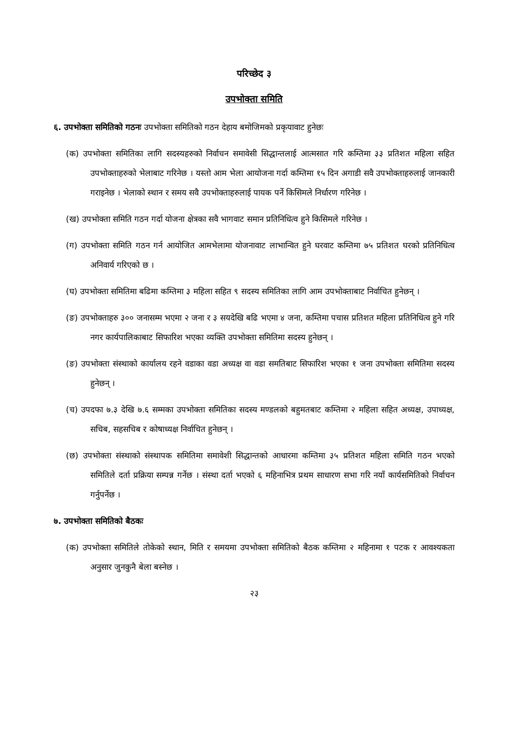परिच्छेद ३
उपभोक्ता समिति
६. उपभोक्ता समितिको गठनः उपभोक्ता समितिको गठन देहाय बमोजिमको प्रकृयावाट हुनेछः
(क) उपभोक्ता समितिका लागि सदस्यहरुको निर्वाचन समावेसी सिद्धान्तलाई आत्मसात गरि कम्तिमा ३३ प्रतिशत महिला सहित उपभोक्ताहरुको भेलाबाट गरिनेछ । यस्तो आम भेला आयोजना गर्दा कम्तिमा १५ दिन अगाडी सवै उपभोक्ताहरुलाई जानकारी गराइनेछ । भेलाको स्थान र समय सवै उपभोक्ताहरुलाई पायक पर्ने किसिमले निर्धारण गरिनेछ ।
(ख) उपभोक्ता समिति गठन गर्दा योजना क्षेत्रका सवै भागवाट समान प्रतिनिधित्व हुने किसिमले गरिनेछ ।
(ग) उपभोक्ता समिति गठन गर्न आयोजित आमभेलामा योजनावाट लाभान्वित हुने घरवाट कम्तिमा ७५ प्रतिशत घरको प्रतिनिधित्व अनिवार्य गरिएको छ ।
(घ) उपभोक्ता समितिमा बढिमा कम्तिमा ३ महिला सहित ९ सदस्य समितिका लागि आम उपभोक्ताबाट निर्वाचित हुनेछन् ।
(ङ) उपभोक्ताहरु ३०० जनासम्म भएमा २ जना र ३ सयदेखि बढि भएमा ४ जना, कम्तिमा पचास प्रतिशत महिला प्रतिनिधित्व हुने गरि नगर कार्यपालिकाबाट सिफारिश भएका व्यक्ति उपभोक्ता समितिमा सदस्य हुनेछन् ।
(ङ) उपभोक्ता संस्थाको कार्यालय रहने वडाका वडा अध्यक्ष वा वडा समतिबाट सिफारिश भएका १ जना उपभोक्ता समितिमा सदस्य हुनेछन् ।
(च) उपदफा ७.३ देखि ७.६ सम्मका उपभोक्ता समितिका सदस्य मण्डलको बहुमतबाट कम्तिमा २ महिला सहित अध्यक्ष, उपाध्यक्ष, सचिब, सहसचिब र कोषाध्यक्ष निर्वाचित हुनेछन् ।
(छ) उपभोक्ता संस्थाको संस्थापक समितिमा समावेशी सिद्धान्तको आधारमा कम्तिमा ३५ प्रतिशत महिला समिति गठन भएको समितिले दर्ता प्रक्रिया सम्पन्न गर्नेछ । संस्था दर्ता भएको ६ महिनाभित्र प्रथम साधारण सभा गरि नयाँ कार्यसमितिको निर्वाचन गर्नुपर्नेछ ।
७. उपभोक्ता समितिको बैठकः
(क) उपभोक्ता समितिले तोकेको स्थान, मिति र समयमा उपभोक्ता समितिको बैठक कम्तिमा २ महिनामा १ पटक र आवश्यकता अनुसार जुनकुनै बेला बस्नेछ ।
२३